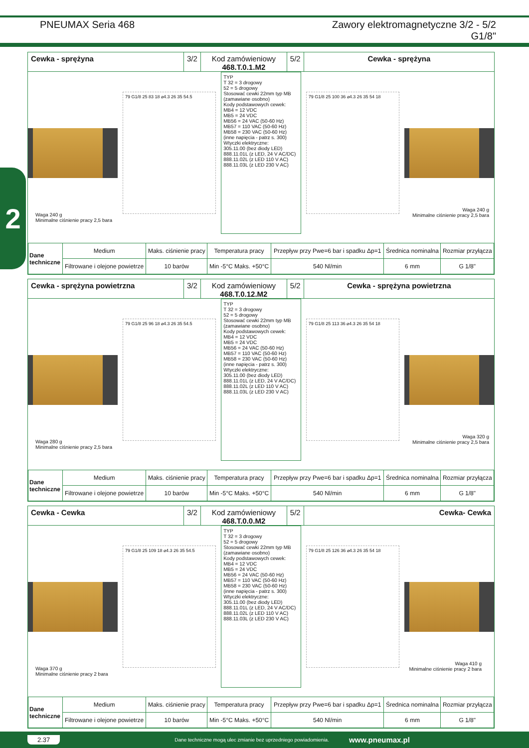PNEUMAX Seria 468 Zawory elektromagnetyczne 3/2 - 5/2
G1/8"
2
Cewka - sprężyna 3/2 Kod zamówieniowy
468.T.0.1.M2
5/2 Cewka - sprężyna
79 G1/8 25 83 18 ⌀4.3 26 35 54.5
TYP
T 32 = 3 drogowy
52 = 5 drogowy
Stosować cewki 22mm typ MB (zamawiane osobno)
Kody podstawowych cewek:
MB4 = 12 VDC
MB5 = 24 VDC
MB56 = 24 VAC (50-60 Hz)
MB57 = 110 VAC (50-60 Hz)
MB58 = 230 VAC (50-60 Hz)
(inne napięcia - patrz s. 300)
Wtyczki elektryczne:
305.11.00 (bez diody LED)
888.11.01L (z LED, 24 V AC/DC)
888.11.02L (z LED 110 V AC)
888.11.03L (z LED 230 V AC)
79 G1/8 25 100 36 ⌀4.3 26 35 54 18
Waga 240 g
Minimalne ciśnienie pracy 2,5 bara
Waga 240 g
Minimalne ciśnienie pracy 2,5 bara
| Dane techniczne | Medium | Maks. ciśnienie pracy | Temperatura pracy | Przepływ przy Pwe=6 bar i spadku Δp=1 | Średnica nominalna | Rozmiar przyłącza |
| | Filtrowane i olejone powietrze | 10 barów | Min -5°C Maks. +50°C | 540 Nl/min | 6 mm | G 1/8" |
Cewka - sprężyna powietrzna 3/2 Kod zamówieniowy
468.T.0.12.M2
5/2 Cewka - sprężyna powietrzna
79 G1/8 25 96 18 ⌀4.3 26 35 54.5
TYP
T 32 = 3 drogowy
52 = 5 drogowy
Stosować cewki 22mm typ MB (zamawiane osobno)
Kody podstawowych cewek:
MB4 = 12 VDC
MB5 = 24 VDC
MB56 = 24 VAC (50-60 Hz)
MB57 = 110 VAC (50-60 Hz)
MB58 = 230 VAC (50-60 Hz)
(inne napięcia - patrz s. 300)
Wtyczki elektryczne:
305.11.00 (bez diody LED)
888.11.01L (z LED, 24 V AC/DC)
888.11.02L (z LED 110 V AC)
888.11.03L (z LED 230 V AC)
79 G1/8 25 113 36 ⌀4.3 26 35 54 18
Waga 280 g
Minimalne ciśnienie pracy 2,5 bara
Waga 320 g
Minimalne ciśnienie pracy 2,5 bara
| Dane techniczne | Medium | Maks. ciśnienie pracy | Temperatura pracy | Przepływ przy Pwe=6 bar i spadku Δp=1 | Średnica nominalna | Rozmiar przyłącza |
| | Filtrowane i olejone powietrze | 10 barów | Min -5°C Maks. +50°C | 540 Nl/min | 6 mm | G 1/8" |
Cewka - Cewka 3/2 Kod zamówieniowy
468.T.0.0.M2
5/2 Cewka- Cewka
79 G1/8 25 109 18 ⌀4.3 26 35 54.5
TYP
T 32 = 3 drogowy
52 = 5 drogowy
Stosować cewki 22mm typ MB (zamawiane osobno)
Kody podstawowych cewek:
MB4 = 12 VDC
MB5 = 24 VDC
MB56 = 24 VAC (50-60 Hz)
MB57 = 110 VAC (50-60 Hz)
MB58 = 230 VAC (50-60 Hz)
(inne napięcia - patrz s. 300)
Wtyczki elektryczne:
305.11.00 (bez diody LED)
888.11.01L (z LED, 24 V AC/DC)
888.11.02L (z LED 110 V AC)
888.11.03L (z LED 230 V AC)
79 G1/8 25 126 36 ⌀4.3 26 35 54 18
Waga 370 g
Minimalne ciśnienie pracy 2 bara
Waga 410 g
Minimalne ciśnienie pracy 2 bara
| Dane techniczne | Medium | Maks. ciśnienie pracy | Temperatura pracy | Przepływ przy Pwe=6 bar i spadku Δp=1 | Średnica nominalna | Rozmiar przyłącza |
| | Filtrowane i olejone powietrze | 10 barów | Min -5°C Maks. +50°C | 540 Nl/min | 6 mm | G 1/8" |
2.37 Dane techniczne mogą ulec zmianie bez uprzedniego powiadomienia. www.pneumax.pl